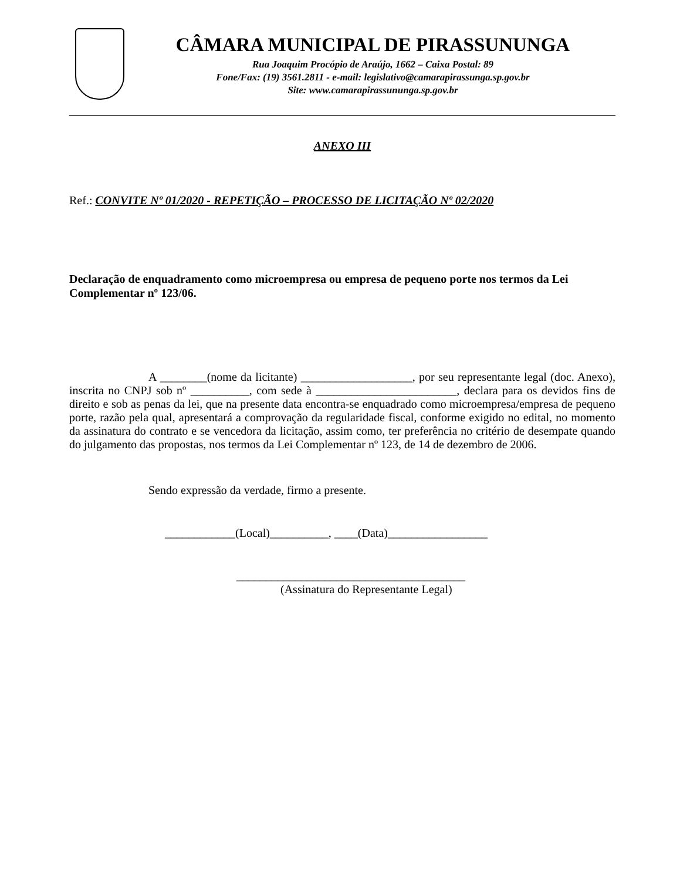CÂMARA MUNICIPAL DE PIRASSUNUNGA
Rua Joaquim Procópio de Araújo, 1662 – Caixa Postal: 89
Fone/Fax: (19) 3561.2811 - e-mail: legislativo@camarapirassunga.sp.gov.br
Site: www.camarapirassununga.sp.gov.br
ANEXO III
Ref.: CONVITE Nº 01/2020 - REPETIÇÃO – PROCESSO DE LICITAÇÃO Nº 02/2020
Declaração de enquadramento como microempresa ou empresa de pequeno porte nos termos da Lei Complementar nº 123/06.
A ________(nome da licitante) ___________________, por seu representante legal (doc. Anexo), inscrita no CNPJ sob nº __________, com sede à ________________________, declara para os devidos fins de direito e sob as penas da lei, que na presente data encontra-se enquadrado como microempresa/empresa de pequeno porte, razão pela qual, apresentará a comprovação da regularidade fiscal, conforme exigido no edital, no momento da assinatura do contrato e se vencedora da licitação, assim como, ter preferência no critério de desempate quando do julgamento das propostas, nos termos da Lei Complementar nº 123, de 14 de dezembro de 2006.
Sendo expressão da verdade, firmo a presente.
____________(Local)__________, ____(Data)_________________
_______________________________________
(Assinatura do Representante Legal)